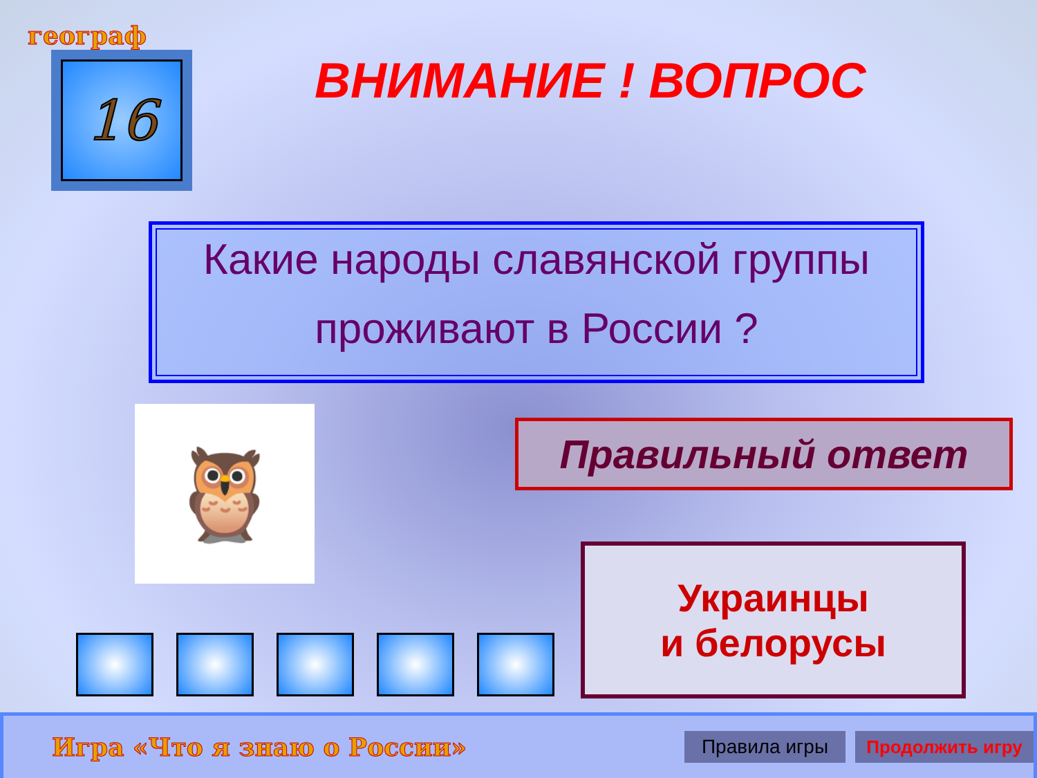географ
16
ВНИМАНИЕ ! ВОПРОС
Какие народы славянской группы
проживают в России ?
🦉
Правильный ответ
Украинцы
и белорусы
Игра «Что я знаю о России»
Правила игры
Продолжить игру